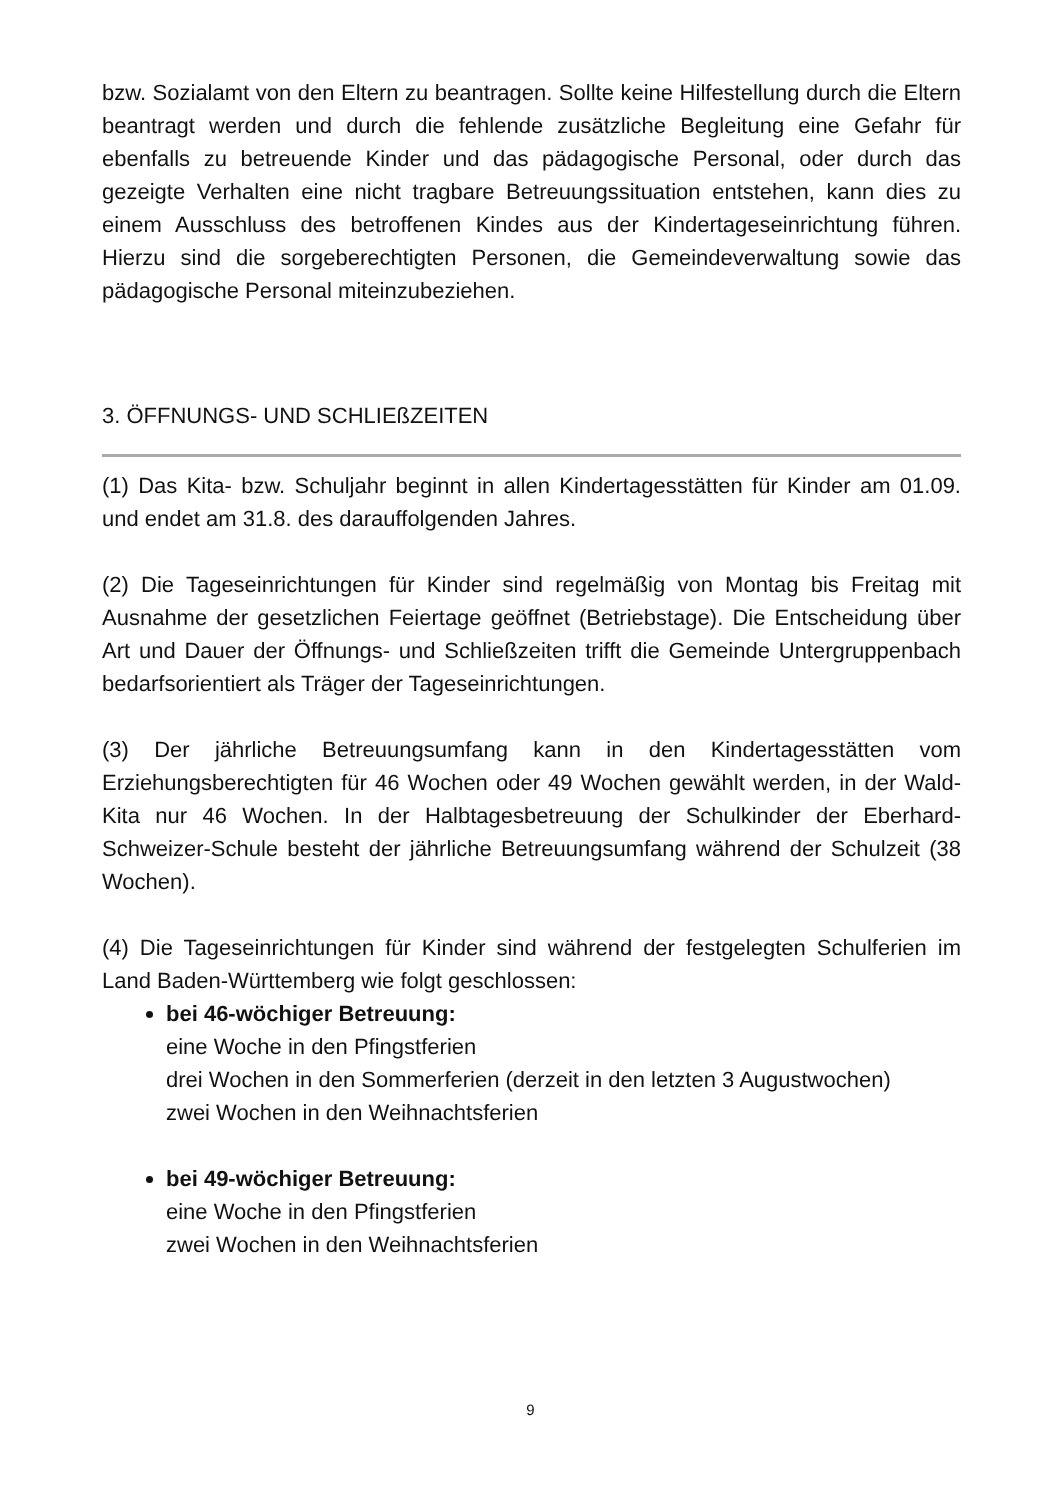bzw. Sozialamt von den Eltern zu beantragen. Sollte keine Hilfestellung durch die Eltern beantragt werden und durch die fehlende zusätzliche Begleitung eine Gefahr für ebenfalls zu betreuende Kinder und das pädagogische Personal, oder durch das gezeigte Verhalten eine nicht tragbare Betreuungssituation entstehen, kann dies zu einem Ausschluss des betroffenen Kindes aus der Kindertageseinrichtung führen. Hierzu sind die sorgeberechtigten Personen, die Gemeindeverwaltung sowie das pädagogische Personal miteinzubeziehen.
3. ÖFFNUNGS- UND SCHLIEßZEITEN
(1) Das Kita- bzw. Schuljahr beginnt in allen Kindertagesstätten für Kinder am 01.09. und endet am 31.8. des darauffolgenden Jahres.
(2) Die Tageseinrichtungen für Kinder sind regelmäßig von Montag bis Freitag mit Ausnahme der gesetzlichen Feiertage geöffnet (Betriebstage). Die Entscheidung über Art und Dauer der Öffnungs- und Schließzeiten trifft die Gemeinde Untergruppenbach bedarfsorientiert als Träger der Tageseinrichtungen.
(3) Der jährliche Betreuungsumfang kann in den Kindertagesstätten vom Erziehungsberechtigten für 46 Wochen oder 49 Wochen gewählt werden, in der Wald-Kita nur 46 Wochen. In der Halbtagesbetreuung der Schulkinder der Eberhard-Schweizer-Schule besteht der jährliche Betreuungsumfang während der Schulzeit (38 Wochen).
(4) Die Tageseinrichtungen für Kinder sind während der festgelegten Schulferien im Land Baden-Württemberg wie folgt geschlossen:
bei 46-wöchiger Betreuung:
eine Woche in den Pfingstferien
drei Wochen in den Sommerferien (derzeit in den letzten 3 Augustwochen)
zwei Wochen in den Weihnachtsferien
bei 49-wöchiger Betreuung:
eine Woche in den Pfingstferien
zwei Wochen in den Weihnachtsferien
9